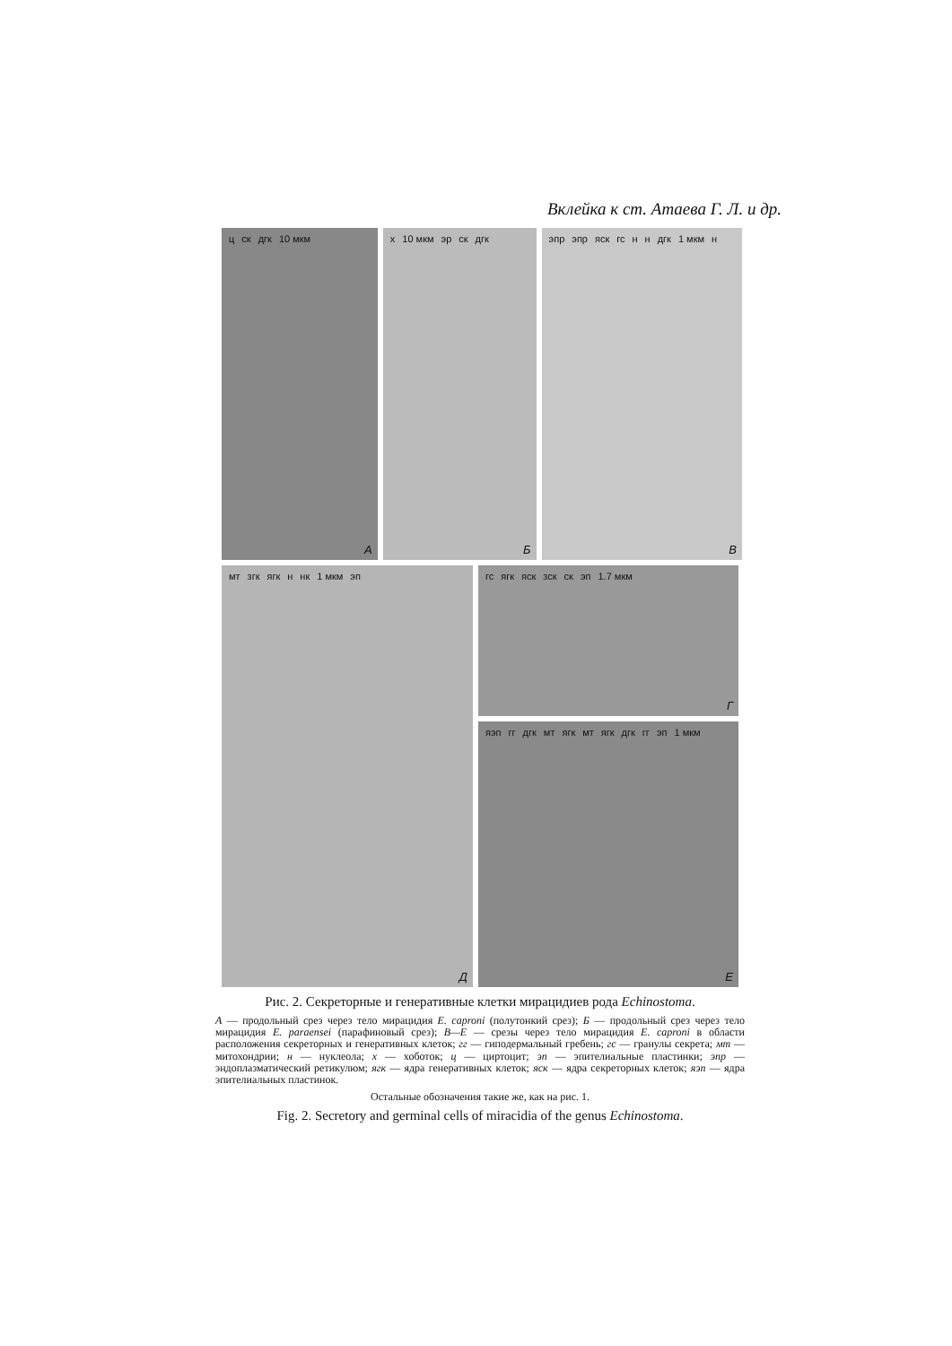Вклейка к ст. Атаева Г. Л. и др.
ц ск дгк 10 мкм
А
х 10 мкм эр ск дгк
Б
эпр эпр яск гс н н дгк 1 мкм н
В
мт згк ягк н нк 1 мкм эп
Д
гс ягк яск зск ск эп 1.7 мкм
Г
яэп гг дгк мт ягк мт ягк дгк гг эп 1 мкм
Е
Рис. 2. Секреторные и генеративные клетки мирацидиев рода Echinostoma.
А — продольный срез через тело мирацидия E. caproni (полутонкий срез); Б — продольный срез через тело мирацидия E. paraensei (парафиновый срез); В—Е — срезы через тело мирацидия E. caproni в области расположения секреторных и генеративных клеток; гг — гиподермальный гребень; гс — гранулы секрета; мт — митохондрии; н — нуклеола; х — хоботок; ц — циртоцит; эп — эпителиальные пластинки; эпр — эндоплазматический ретикулюм; ягк — ядра генеративных клеток; яск — ядра секреторных клеток; яэп — ядра эпителиальных пластинок.
Остальные обозначения такие же, как на рис. 1.
Fig. 2. Secretory and germinal cells of miracidia of the genus Echinostoma.